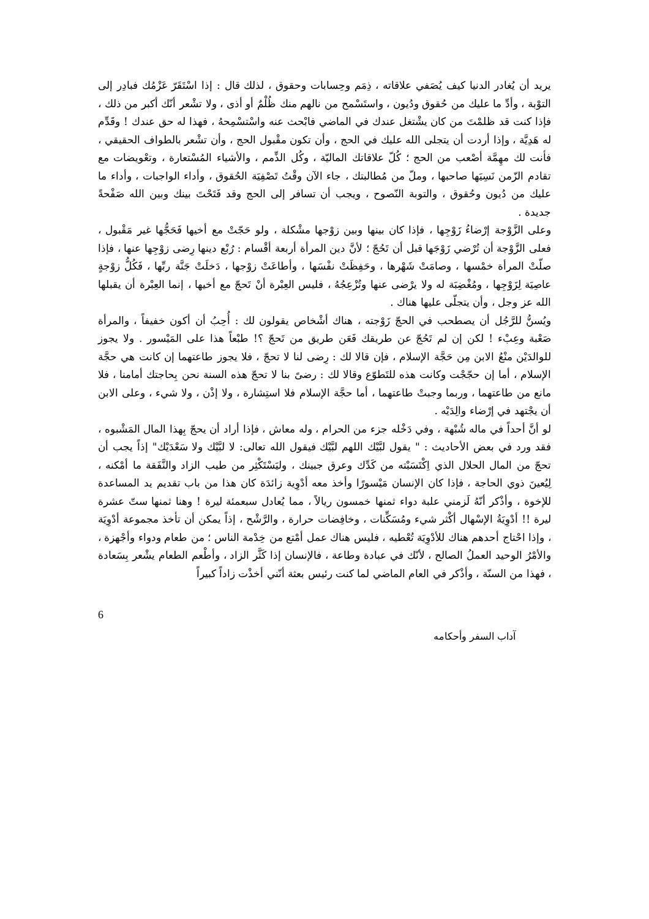يريد أن يُغادر الدنيا كيف يُصَفي علاقاته ، ذِمَم وحِسابات وحقوق ، لذلك قال : إذا اسْتَقَرّ عَزْمُك فبادِر إلى التوْبة ، وأدِّ ما عليك من حُقوق ودُيون ، واستَسْمح من نالهم منك ظُلْمٌ أو أذى ، ولا تشْعر أنّك أكبر من ذلك ، فإذا كنت قد ظلمْتَ من كان يشْتغل عندك في الماضي فابْحث عنه واسْتسْمِحهُ ، فهذا له حق عندك ! وقَدِّم له هَدِيَّة ، وإذا أردت أن يتجلى الله عليك في الحج ، وأن تكون مقْبول الحج ، وأن تشْعر بالطواف الحقيقي ، فأنت لك مهِمَّة أصْعب من الحج ؛ كُلّ علاقاتك الماليّة ، وكُل الذِّمم ، والأشياء المُسْتعارة ، وتعْويضات مع تقادم الزّمن نَسِيَها صاحبها ، وملّ من مُطالبتك ، جاء الآن وقْتُ تَصْفِيَة الحُقوق ، وأداء الواجبات ، وأداء ما عليك من دُيون وحُقوق ، والتوبة النّصوح ، ويجب أن تسافر إلى الحج وقد فَتَحْتَ بينك وبين الله صَفْحةً جديدة .
وعلى الزَّوْجة إرْضاءُ زَوْجِها ، فإذا كان بينها وبين زوْجها مشْكلة ، ولو حَجّتْ مع أخيها فَحَجُّها غير مَقْبول ، فعلى الزَّوْجة أن تُرْضي زَوْجَها قبل أن تَحُجّ ؛ لأنَّ دين المرأة أربعة أقْسام : رُبْع دينها رِضى زوْجِها عنها ، فإذا صلّتْ المرأة خمْسها ، وصامَتْ شَهْرها ، وحَفِظَتْ نفْسَها ، وأطاعَتْ زوْجها ، دَخلَتْ جَنَّة ربِّها ، فَكُلُّ زوْجةٍ عاصِيَة لِزَوْجِها ، ومُغْضِبَة له ولا يرْضى عنها وتُزْعِجُهُ ، فليس العِبْرة أنْ تَحجّ مع أخيها ، إنما العِبْرة أن يقبلها الله عز وجل ، وأن يتجلّى عليها هناك .
ويُسنُّ للرَّجُل أن يصطحب في الحجّ زَوْجته ، هناك أشْخاص يقولون لك : أُحِبُ أن أكون خفيفاً ، والمرأة صَعْبة وعِبْء ! لكن إن لم تَحُجّ عن طريقك فَعَن طريق من تَحجّ ؟! طبْعاً هذا على المَيْسور . ولا يجوز للوالدَيْن منْعُ الابن مِن حَجَّة الإسلام ، فإن قالا لك : رِضى لنا لا تحجّ ، فلا يجوز طاعتهما إن كانت هي حجَّة الإسلام ، أما إن حجّجْت وكانت هذه للتَطوّع وقالا لك : رضىً بنا لا تحجّ هذه السنة نحن بِحاجتك أمامنا ، فلا مانع من طاعتهما ، وربما وجبتْ طاعتهما ، أما حجَّة الإسلام فلا استِشارة ، ولا إذْن ، ولا شيء ، وعلى الابن أن يجْتهد في إرْضاء والِدَيْه .
لو أنَّ أحداً في ماله شُبْهة ، وفي دَخْله جزء من الحرام ، وله معاش ، فإذا أراد أن يحجّ بِهذا المال المَشْبوه ، فقد ورد في بعض الأحاديث : " يقول لبَّيْك اللهم لبَّيْك فيقول الله تعالى: لا لبَّيْك ولا سَعْدَيْك" إذاً يجب أن تحجّ من المال الحلال الذي اِكْتَسَبْته من كَدِّك وعرق جبينك ، وليَسْتَكْثِر من طيب الزاد والنَّفَقة ما أمْكنه ، لِيُعينَ ذوي الحاجة ، فإذا كان الإنسان مَيْسورًا وأخذ معه أدْوِية زائدَة كان هذا من باب تقديم يد المساعدة للإخوة ، وأذْكر أنّهُ لَزمني علبة دواء ثمنها خمسون ريالاً ، مما يُعادل سبعمئة ليرة ! وهنا ثمنها ستّ عشرة ليرة !! أدْوِيَةُ الإسْهال أكْثر شيء ومُسَكِّنات ، وخافِضات حرارة ، والرَّشْح ، إذاً يمكن أن تأخذ مجموعة أدْوِيَة ، وإذا احْتاج أحدهم هناك للأدْوِيَة تُعْطيه ، فليس هناك عمل أمْتع من خِدْمة الناس ؛ من طعام ودواء وأجْهزة ، والأمْرُ الوحيد العملُ الصالح ، لأنّك في عبادة وطاعة ، فالإنسان إذا كَثَّر الزاد ، وأطْعم الطعام يشْعر بِسَعادة ، فهذا من السنّة ، وأذْكر في العام الماضي لما كنت رئيس بعثة أنّني أخذْت زاداً كبيراً
6
آداب السفر وأحكامه